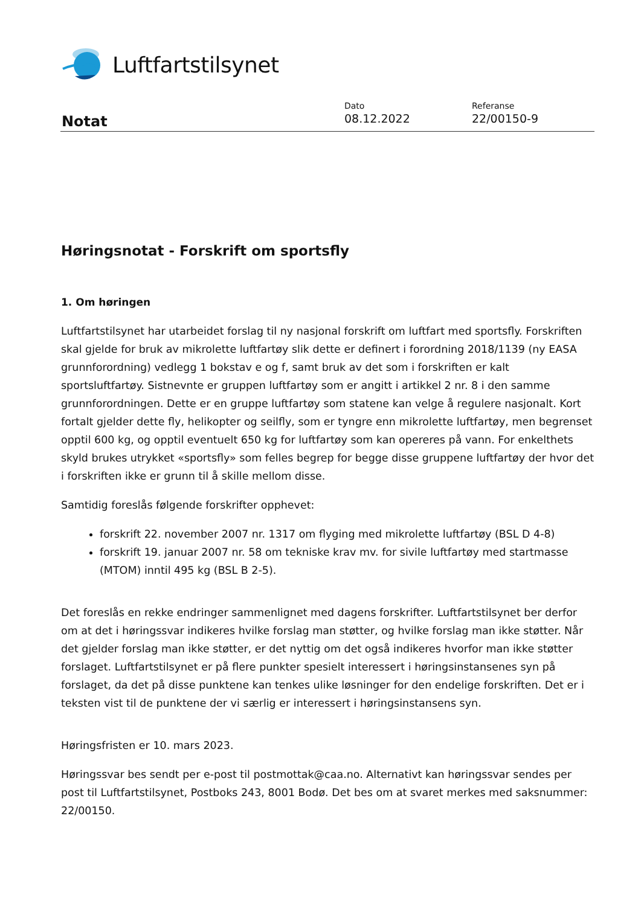Luftfartstilsynet
Notat
Dato
08.12.2022
Referanse
22/00150-9
Høringsnotat - Forskrift om sportsfly
1. Om høringen
Luftfartstilsynet har utarbeidet forslag til ny nasjonal forskrift om luftfart med sportsfly. Forskriften skal gjelde for bruk av mikrolette luftfartøy slik dette er definert i forordning 2018/1139 (ny EASA grunnforordning) vedlegg 1 bokstav e og f, samt bruk av det som i forskriften er kalt sportsluftfartøy. Sistnevnte er gruppen luftfartøy som er angitt i artikkel 2 nr. 8 i den samme grunnforordningen. Dette er en gruppe luftfartøy som statene kan velge å regulere nasjonalt. Kort fortalt gjelder dette fly, helikopter og seilfly, som er tyngre enn mikrolette luftfartøy, men begrenset opptil 600 kg, og opptil eventuelt 650 kg for luftfartøy som kan opereres på vann. For enkelthets skyld brukes utrykket «sportsfly» som felles begrep for begge disse gruppene luftfartøy der hvor det i forskriften ikke er grunn til å skille mellom disse.
Samtidig foreslås følgende forskrifter opphevet:
forskrift 22. november 2007 nr. 1317 om flyging med mikrolette luftfartøy (BSL D 4-8)
forskrift 19. januar 2007 nr. 58 om tekniske krav mv. for sivile luftfartøy med startmasse (MTOM) inntil 495 kg (BSL B 2-5).
Det foreslås en rekke endringer sammenlignet med dagens forskrifter. Luftfartstilsynet ber derfor om at det i høringssvar indikeres hvilke forslag man støtter, og hvilke forslag man ikke støtter. Når det gjelder forslag man ikke støtter, er det nyttig om det også indikeres hvorfor man ikke støtter forslaget. Luftfartstilsynet er på flere punkter spesielt interessert i høringsinstansenes syn på forslaget, da det på disse punktene kan tenkes ulike løsninger for den endelige forskriften. Det er i teksten vist til de punktene der vi særlig er interessert i høringsinstansens syn.
Høringsfristen er 10. mars 2023.
Høringssvar bes sendt per e-post til postmottak@caa.no. Alternativt kan høringssvar sendes per post til Luftfartstilsynet, Postboks 243, 8001 Bodø. Det bes om at svaret merkes med saksnummer: 22/00150.